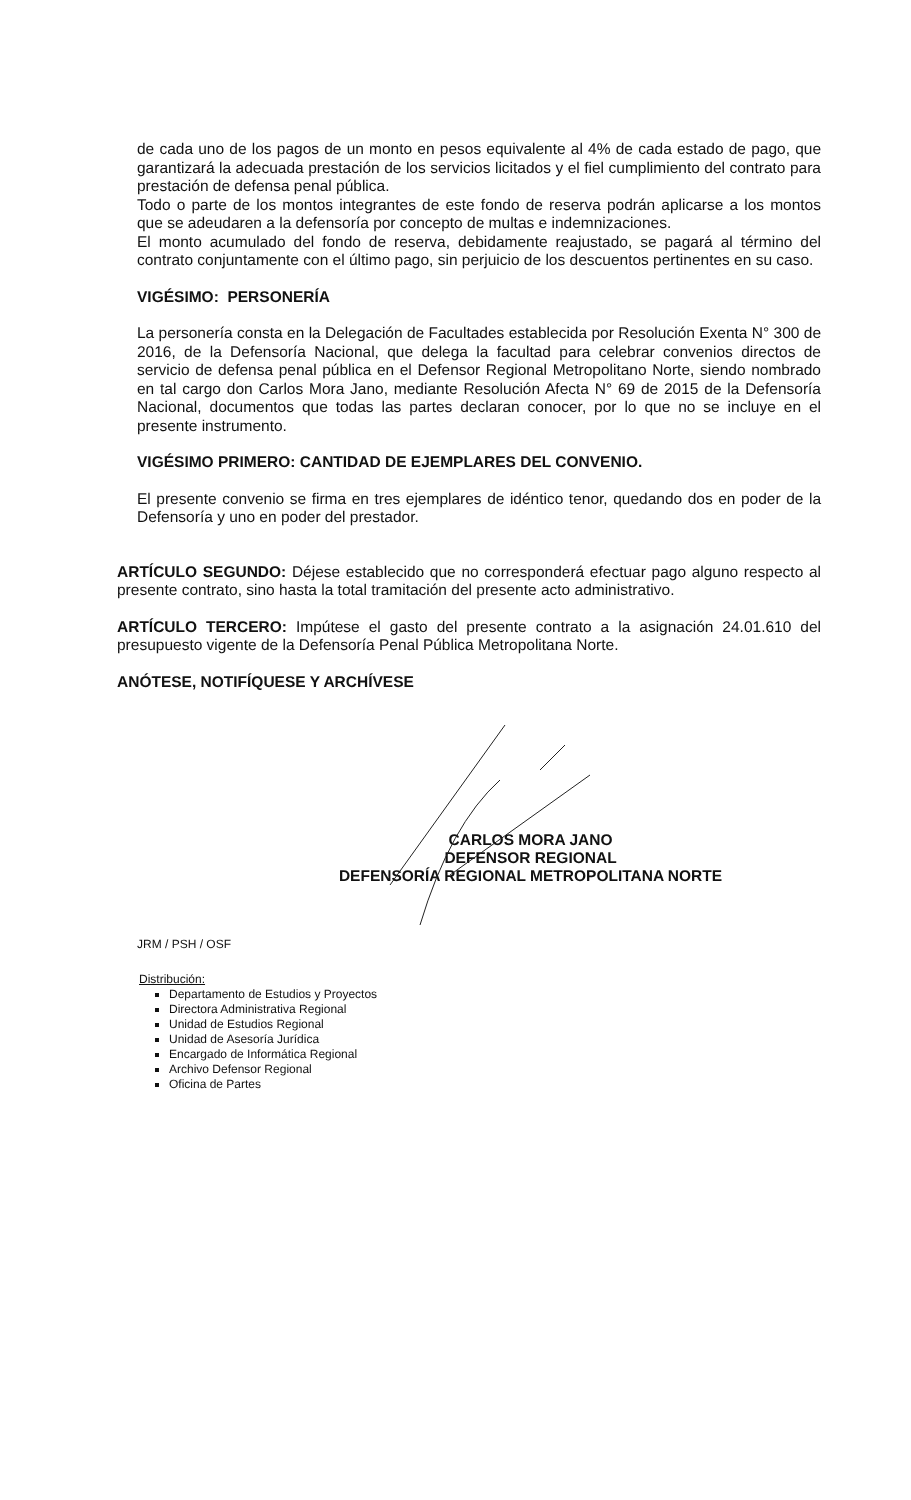de cada uno de los pagos de un monto en pesos equivalente al 4% de cada estado de pago, que garantizará la adecuada prestación de los servicios licitados y el fiel cumplimiento del contrato para prestación de defensa penal pública.
Todo o parte de los montos integrantes de este fondo de reserva podrán aplicarse a los montos que se adeudaren a la defensoría por concepto de multas e indemnizaciones.
El monto acumulado del fondo de reserva, debidamente reajustado, se pagará al término del contrato conjuntamente con el último pago, sin perjuicio de los descuentos pertinentes en su caso.
VIGÉSIMO: PERSONERÍA
La personería consta en la Delegación de Facultades establecida por Resolución Exenta N° 300 de 2016, de la Defensoría Nacional, que delega la facultad para celebrar convenios directos de servicio de defensa penal pública en el Defensor Regional Metropolitano Norte, siendo nombrado en tal cargo don Carlos Mora Jano, mediante Resolución Afecta N° 69 de 2015 de la Defensoría Nacional, documentos que todas las partes declaran conocer, por lo que no se incluye en el presente instrumento.
VIGÉSIMO PRIMERO: CANTIDAD DE EJEMPLARES DEL CONVENIO.
El presente convenio se firma en tres ejemplares de idéntico tenor, quedando dos en poder de la Defensoría y uno en poder del prestador.
ARTÍCULO SEGUNDO: Déjese establecido que no corresponderá efectuar pago alguno respecto al presente contrato, sino hasta la total tramitación del presente acto administrativo.
ARTÍCULO TERCERO: Impútese el gasto del presente contrato a la asignación 24.01.610 del presupuesto vigente de la Defensoría Penal Pública Metropolitana Norte.
ANÓTESE, NOTIFÍQUESE Y ARCHÍVESE
CARLOS MORA JANO
DEFENSOR REGIONAL
DEFENSORÍA REGIONAL METROPOLITANA NORTE
JRM / PSH / OSF
Distribución:
Departamento de Estudios y Proyectos
Directora Administrativa Regional
Unidad de Estudios Regional
Unidad de Asesoría Jurídica
Encargado de Informática Regional
Archivo Defensor Regional
Oficina de Partes